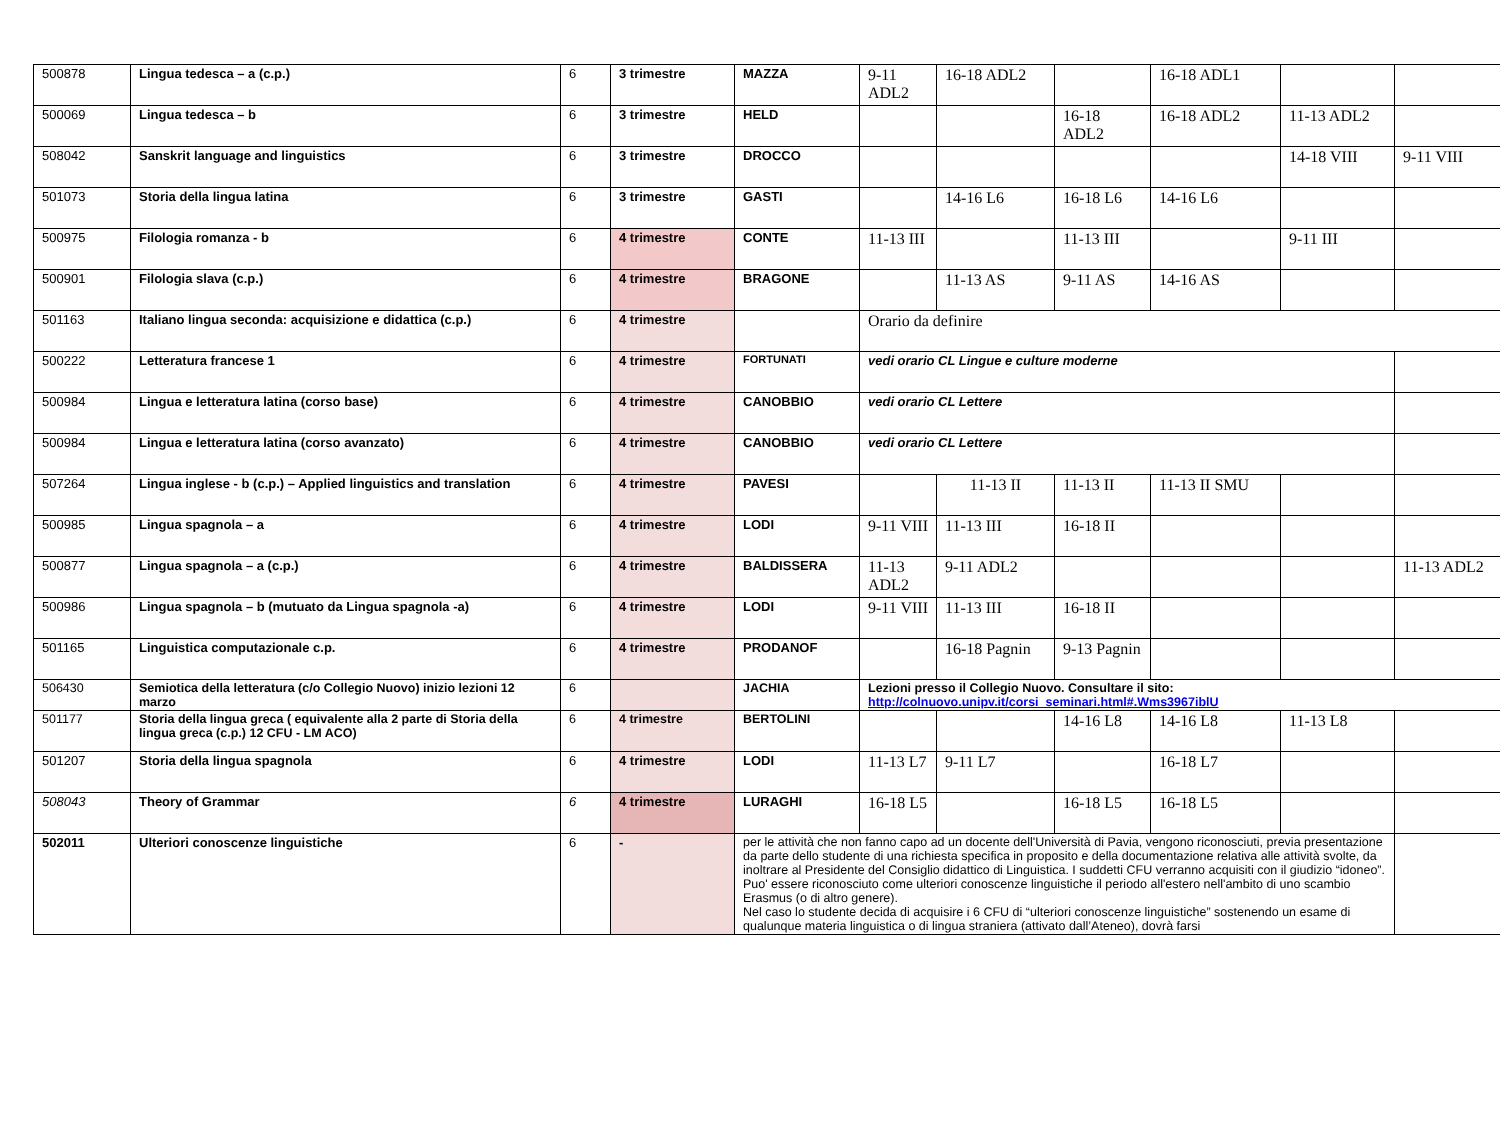| 500878 | Lingua tedesca – a (c.p.) | 6 | 3 trimestre | MAZZA | 9-11 ADL2 | 16-18 ADL2 | | 16-18 ADL1 | | |
| 500069 | Lingua tedesca – b | 6 | 3 trimestre | HELD | | | 16-18 ADL2 | 16-18 ADL2 | 11-13 ADL2 | |
| 508042 | Sanskrit language and linguistics | 6 | 3 trimestre | DROCCO | | | | | 14-18 VIII | 9-11 VIII |
| 501073 | Storia della lingua latina | 6 | 3 trimestre | GASTI | | 14-16 L6 | 16-18 L6 | 14-16 L6 | | |
| 500975 | Filologia romanza - b | 6 | 4 trimestre | CONTE | 11-13 III | | 11-13 III | | 9-11 III | |
| 500901 | Filologia slava (c.p.) | 6 | 4 trimestre | BRAGONE | | 11-13 AS | 9-11 AS | 14-16 AS | | |
| 501163 | Italiano lingua seconda: acquisizione e didattica (c.p.) | 6 | 4 trimestre | | Orario da definire | | | | | |
| 500222 | Letteratura francese 1 | 6 | 4 trimestre | FORTUNATI | vedi orario CL Lingue e culture moderne | | | | | |
| 500984 | Lingua e letteratura latina (corso base) | 6 | 4 trimestre | CANOBBIO | vedi orario CL Lettere | | | | | |
| 500984 | Lingua e letteratura latina (corso avanzato) | 6 | 4 trimestre | CANOBBIO | vedi orario CL Lettere | | | | | |
| 507264 | Lingua inglese - b (c.p.) – Applied linguistics and translation | 6 | 4 trimestre | PAVESI | | 11-13 II | 11-13 II | 11-13 II SMU | | |
| 500985 | Lingua spagnola – a | 6 | 4 trimestre | LODI | 9-11 VIII | 11-13 III | 16-18 II | | | |
| 500877 | Lingua spagnola – a (c.p.) | 6 | 4 trimestre | BALDISSERA | 11-13 ADL2 | 9-11 ADL2 | | | | 11-13 ADL2 |
| 500986 | Lingua spagnola – b (mutuato da Lingua spagnola -a) | 6 | 4 trimestre | LODI | 9-11 VIII | 11-13 III | 16-18 II | | | |
| 501165 | Linguistica computazionale c.p. | 6 | 4 trimestre | PRODANOF | | 16-18 Pagnin | 9-13 Pagnin | | | |
| 506430 | Semiotica della letteratura (c/o Collegio Nuovo) inizio lezioni 12 marzo | 6 | | JACHIA | Lezioni presso il Collegio Nuovo. Consultare il sito: http://colnuovo.unipv.it/corsi_seminari.html#.Wms3967iblU | | | | | |
| 501177 | Storia della lingua greca ( equivalente alla 2 parte di Storia della lingua greca (c.p.) 12 CFU - LM ACO) | 6 | 4 trimestre | BERTOLINI | | | 14-16 L8 | 14-16 L8 | 11-13 L8 | |
| 501207 | Storia della lingua spagnola | 6 | 4 trimestre | LODI | 11-13 L7 | 9-11 L7 | | 16-18 L7 | | |
| 508043 | Theory of Grammar | 6 | 4 trimestre | LURAGHI | 16-18 L5 | | 16-18 L5 | 16-18 L5 | | |
| 502011 | Ulteriori conoscenze linguistiche | 6 | - | per le attività che non fanno capo ad un docente dell'Università di Pavia, vengono riconosciuti, previa presentazione da parte dello studente di una richiesta specifica in proposito e della documentazione relativa alle attività svolte, da inoltrare al Presidente del Consiglio didattico di Linguistica. I suddetti CFU verranno acquisiti con il giudizio “idoneo”. Puo' essere riconosciuto come ulteriori conoscenze linguistiche il periodo all'estero nell'ambito di uno scambio Erasmus (o di altro genere). Nel caso lo studente decida di acquisire i 6 CFU di “ulteriori conoscenze linguistiche” sostenendo un esame di qualunque materia linguistica o di lingua straniera (attivato dall’Ateneo), dovrà farsi | | | | | | |